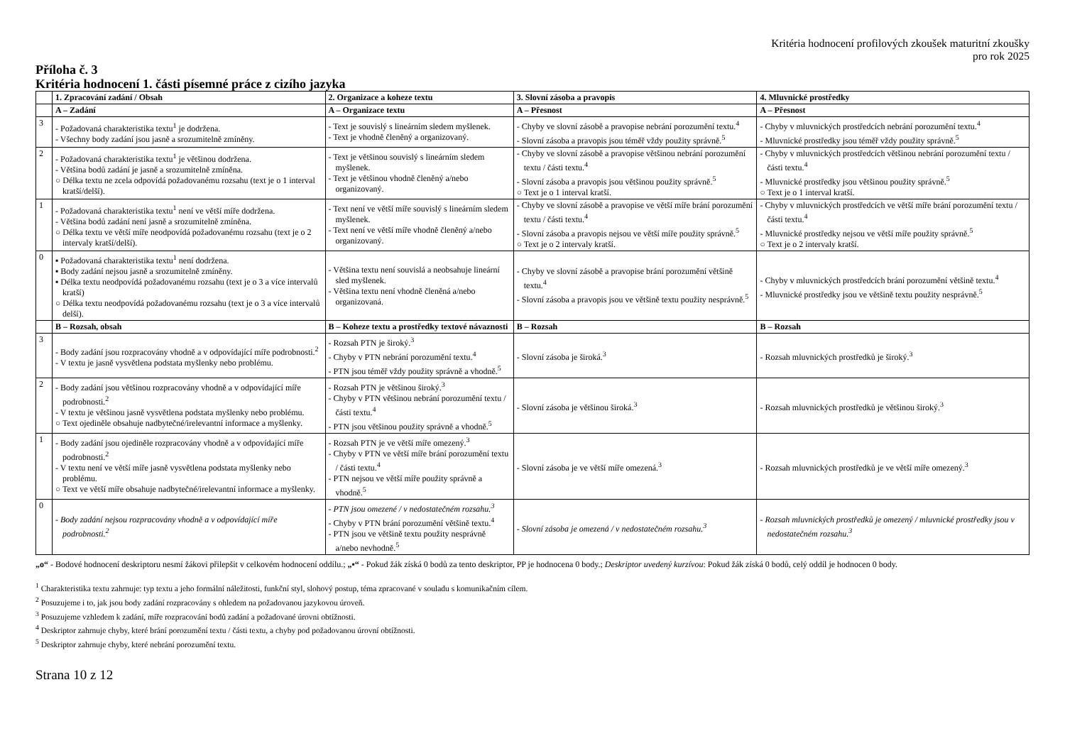Kritéria hodnocení profilových zkoušek maturitní zkoušky
pro rok 2025
Příloha č. 3
Kritéria hodnocení 1. části písemné práce z cizího jazyka
| | 1. Zpracování zadání / Obsah | 2. Organizace a koheze textu | 3. Slovní zásoba a pravopis | 4. Mluvnické prostředky |
| --- | --- | --- | --- | --- |
| | A – Zadání | A – Organizace textu | A – Přesnost | A – Přesnost |
| 3 | - Požadovaná charakteristika textu<sup>1</sup> je dodržena. - Všechny body zadání jsou jasně a srozumitelně zmíněny. | - Text je souvislý s lineárním sledem myšlenek. - Text je vhodně členěný a organizovaný. | - Chyby ve slovní zásobě a pravopise nebrání porozumění textu.<sup>4</sup> - Slovní zásoba a pravopis jsou téměř vždy použity správně.<sup>5</sup> | - Chyby v mluvnických prostředcích nebrání porozumění textu.<sup>4</sup> - Mluvnické prostředky jsou téměř vždy použity správně.<sup>5</sup> |
| 2 | - Požadovaná charakteristika textu<sup>1</sup> je většinou dodržena. - Většina bodů zadání je jasně a srozumitelně zmíněna. ○ Délka textu ne zcela odpovídá požadovanému rozsahu (text je o 1 interval kratší/delší). | - Text je většinou souvislý s lineárním sledem myšlenek. - Text je většinou vhodně členěný a/nebo organizovaný. | - Chyby ve slovní zásobě a pravopise většinou nebrání porozumění textu / části textu.<sup>4</sup> - Slovní zásoba a pravopis jsou většinou použity správně.<sup>5</sup> ○ Text je o 1 interval kratší. | - Chyby v mluvnických prostředcích většinou nebrání porozumění textu / části textu.<sup>4</sup> - Mluvnické prostředky jsou většinou použity správně.<sup>5</sup> ○ Text je o 1 interval kratší. |
| 1 | - Požadovaná charakteristika textu<sup>1</sup> není ve větší míře dodržena. - Většina bodů zadání není jasně a srozumitelně zmíněna. ○ Délka textu ve větší míře neodpovídá požadovanému rozsahu (text je o 2 intervaly kratší/delší). | - Text není ve větší míře souvislý s lineárním sledem myšlenek. - Text není ve větší míře vhodně členěný a/nebo organizovaný. | - Chyby ve slovní zásobě a pravopise ve větší míře brání porozumění textu / části textu.<sup>4</sup> - Slovní zásoba a pravopis nejsou ve větší míře použity správně.<sup>5</sup> ○ Text je o 2 intervaly kratší. | - Chyby v mluvnických prostředcích ve větší míře brání porozumění textu / části textu.<sup>4</sup> - Mluvnické prostředky nejsou ve větší míře použity správně.<sup>5</sup> ○ Text je o 2 intervaly kratší. |
| 0 | ▪ Požadovaná charakteristika textu<sup>1</sup> není dodržena. ▪ Body zadání nejsou jasně a srozumitelně zmíněny. ▪ Délka textu neodpovídá požadovanému rozsahu (text je o 3 a více intervalů kratší) ○ Délka textu neodpovídá požadovanému rozsahu (text je o 3 a více intervalů delší). | - Většina textu není souvislá a neobsahuje lineární sled myšlenek. - Většina textu není vhodně členěná a/nebo organizovaná. | - Chyby ve slovní zásobě a pravopise brání porozumění většině textu.<sup>4</sup> - Slovní zásoba a pravopis jsou ve většině textu použity nesprávně.<sup>5</sup> | - Chyby v mluvnických prostředcích brání porozumění většině textu.<sup>4</sup> - Mluvnické prostředky jsou ve většině textu použity nesprávně.<sup>5</sup> |
| | B – Rozsah, obsah | B – Koheze textu a prostředky textové návaznosti | B – Rozsah | B – Rozsah |
| 3 | - Body zadání jsou rozpracovány vhodně a v odpovídající míře podrobnosti.<sup>2</sup> - V textu je jasně vysvětlena podstata myšlenky nebo problému. | - Rozsah PTN je široký.<sup>3</sup> - Chyby v PTN nebrání porozumění textu.<sup>4</sup> - PTN jsou téměř vždy použity správně a vhodně.<sup>5</sup> | - Slovní zásoba je široká.<sup>3</sup> | - Rozsah mluvnických prostředků je široký.<sup>3</sup> |
| 2 | - Body zadání jsou většinou rozpracovány vhodně a v odpovídající míře podrobnosti.<sup>2</sup> - V textu je většinou jasně vysvětlena podstata myšlenky nebo problému. ○ Text ojediněle obsahuje nadbytečné/irelevantní informace a myšlenky. | - Rozsah PTN je většinou široký.<sup>3</sup> - Chyby v PTN většinou nebrání porozumění textu / části textu.<sup>4</sup> - PTN jsou většinou použity správně a vhodně.<sup>5</sup> | - Slovní zásoba je většinou široká.<sup>3</sup> | - Rozsah mluvnických prostředků je většinou široký.<sup>3</sup> |
| 1 | - Body zadání jsou ojediněle rozpracovány vhodně a v odpovídající míře podrobnosti.<sup>2</sup> - V textu není ve větší míře jasně vysvětlena podstata myšlenky nebo problému. ○ Text ve větší míře obsahuje nadbytečné/irelevantní informace a myšlenky. | - Rozsah PTN je ve větší míře omezený.<sup>3</sup> - Chyby v PTN ve větší míře brání porozumění textu / části textu.<sup>4</sup> - PTN nejsou ve větší míře použity správně a vhodně.<sup>5</sup> | - Slovní zásoba je ve větší míře omezená.<sup>3</sup> | - Rozsah mluvnických prostředků je ve větší míře omezený.<sup>3</sup> |
| 0 | - Body zadání nejsou rozpracovány vhodně a v odpovídající míře podrobnosti.<sup>2</sup> | - PTN jsou omezené / v nedostatečném rozsahu.<sup>3</sup> - Chyby v PTN brání porozumění většině textu.<sup>4</sup> - PTN jsou ve většině textu použity nesprávně a/nebo nevhodně.<sup>5</sup> | - Slovní zásoba je omezená / v nedostatečném rozsahu.<sup>3</sup> | - Rozsah mluvnických prostředků je omezený / mluvnické prostředky jsou v nedostatečném rozsahu.<sup>3</sup> |
„o“ - Bodové hodnocení deskriptoru nesmí žákovi přilepšit v celkovém hodnocení oddílu.; „▪“ - Pokud žák získá 0 bodů za tento deskriptor, PP je hodnocena 0 body.; Deskriptor uvedený kurzívou: Pokud žák získá 0 bodů, celý oddíl je hodnocen 0 body.
<sup>1</sup> Charakteristika textu zahrnuje: typ textu a jeho formální náležitosti, funkční styl, slohový postup, téma zpracované v souladu s komunikačním cílem.
<sup>2</sup> Posuzujeme i to, jak jsou body zadání rozpracovány s ohledem na požadovanou jazykovou úroveň.
<sup>3</sup> Posuzujeme vzhledem k zadání, míře rozpracování bodů zadání a požadované úrovni obtížnosti.
<sup>4</sup> Deskriptor zahrnuje chyby, které brání porozumění textu / části textu, a chyby pod požadovanou úrovní obtížnosti.
<sup>5</sup> Deskriptor zahrnuje chyby, které nebrání porozumění textu.
Strana 10 z 12